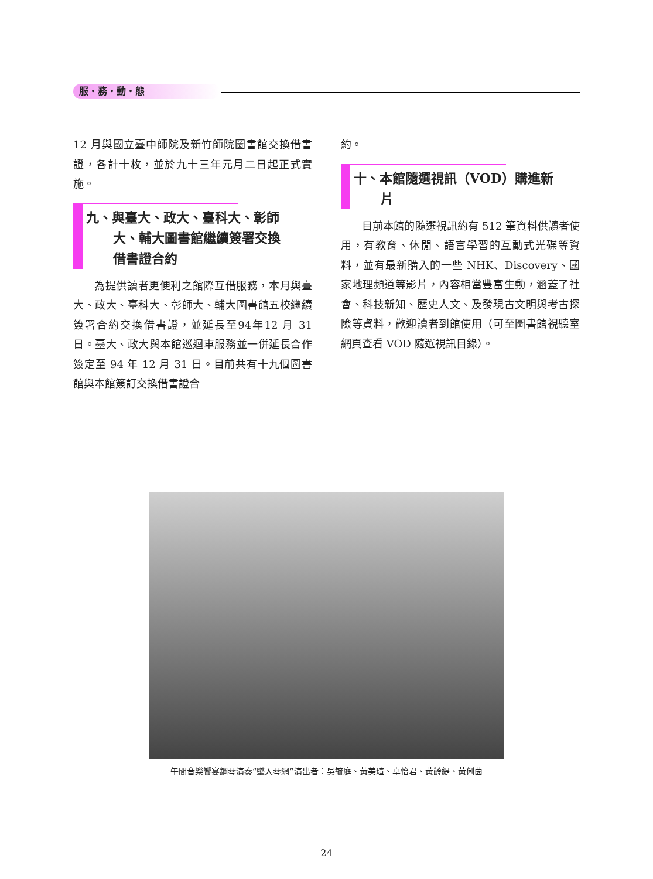服・務・動・態
12 月與國立臺中師院及新竹師院圖書館交換借書證，各計十枚，並於九十三年元月二日起正式實施。
九、與臺大、政大、臺科大、彰師
大、輔大圖書館繼續簽署交換
借書證合約
為提供讀者更便利之館際互借服務，本月與臺大、政大、臺科大、彰師大、輔大圖書館五校繼續簽署合約交換借書證，並延長至94年12 月 31 日。臺大、政大與本館巡迴車服務並一併延長合作簽定至 94 年 12 月 31 日。目前共有十九個圖書館與本館簽訂交換借書證合
約。
十、本館隨選視訊（VOD）購進新
片
目前本館的隨選視訊約有 512 筆資料供讀者使用，有教育、休閒、語言學習的互動式光碟等資料，並有最新購入的一些 NHK、Discovery、國家地理頻道等影片，內容相當豐富生動，涵蓋了社會、科技新知、歷史人文、及發現古文明與考古探險等資料，歡迎讀者到館使用（可至圖書館視聽室網頁查看 VOD 隨選視訊目錄）。
午間音樂饗宴鋼琴演奏“墜入琴網”演出者：吳毓庭、黃美瑄、卓怡君、黃齡緹、黃俐茵
24